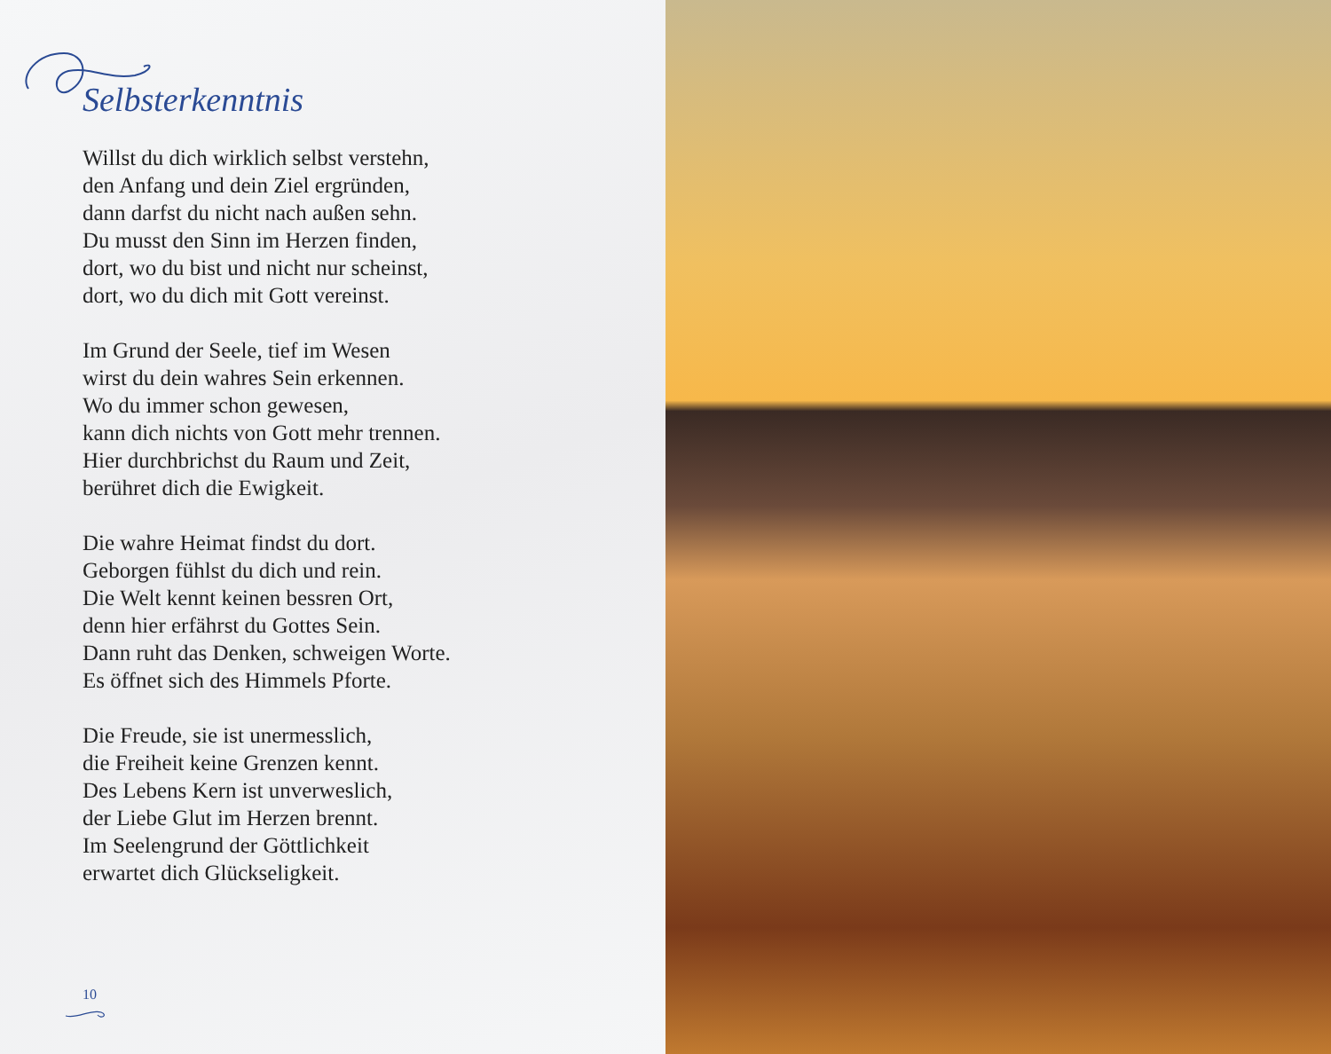Selbsterkenntnis
Willst du dich wirklich selbst verstehn,
den Anfang und dein Ziel ergründen,
dann darfst du nicht nach außen sehn.
Du musst den Sinn im Herzen finden,
dort, wo du bist und nicht nur scheinst,
dort, wo du dich mit Gott vereinst.
Im Grund der Seele, tief im Wesen
wirst du dein wahres Sein erkennen.
Wo du immer schon gewesen,
kann dich nichts von Gott mehr trennen.
Hier durchbrichst du Raum und Zeit,
berühret dich die Ewigkeit.
Die wahre Heimat findst du dort.
Geborgen fühlst du dich und rein.
Die Welt kennt keinen bessren Ort,
denn hier erfährst du Gottes Sein.
Dann ruht das Denken, schweigen Worte.
Es öffnet sich des Himmels Pforte.
Die Freude, sie ist unermesslich,
die Freiheit keine Grenzen kennt.
Des Lebens Kern ist unverweslich,
der Liebe Glut im Herzen brennt.
Im Seelengrund der Göttlichkeit
erwartet dich Glückseligkeit.
10